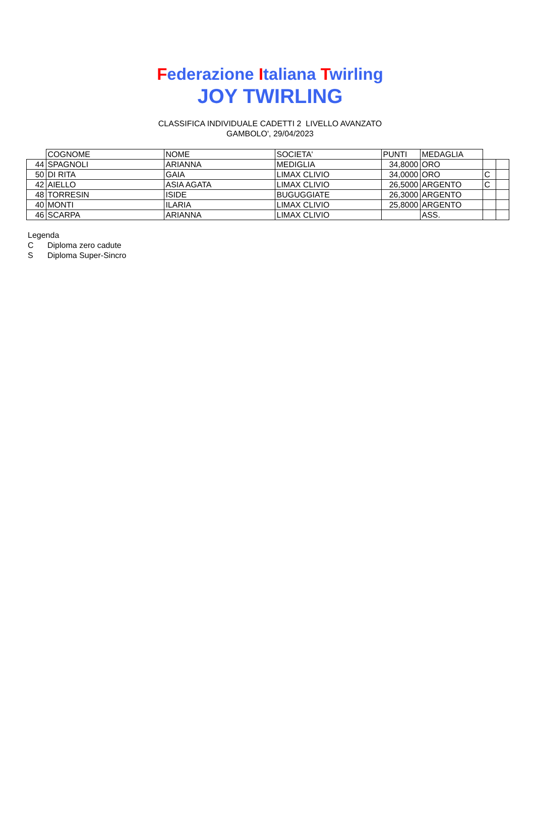Federazione Italiana Twirling
JOY TWIRLING
CLASSIFICA INDIVIDUALE CADETTI 2 LIVELLO AVANZATO
GAMBOLO', 29/04/2023
| | COGNOME | NOME | SOCIETA' | PUNTI | MEDAGLIA | | |
| 44 | SPAGNOLI | ARIANNA | MEDIGLIA | 34,8000 | ORO | | |
| 50 | DI RITA | GAIA | LIMAX CLIVIO | 34,0000 | ORO | C | |
| 42 | AIELLO | ASIA AGATA | LIMAX CLIVIO | 26,5000 | ARGENTO | C | |
| 48 | TORRESIN | ISIDE | BUGUGGIATE | 26,3000 | ARGENTO | | |
| 40 | MONTI | ILARIA | LIMAX CLIVIO | 25,8000 | ARGENTO | | |
| 46 | SCARPA | ARIANNA | LIMAX CLIVIO | | ASS. | | |
Legenda
C Diploma zero cadute
S Diploma Super-Sincro